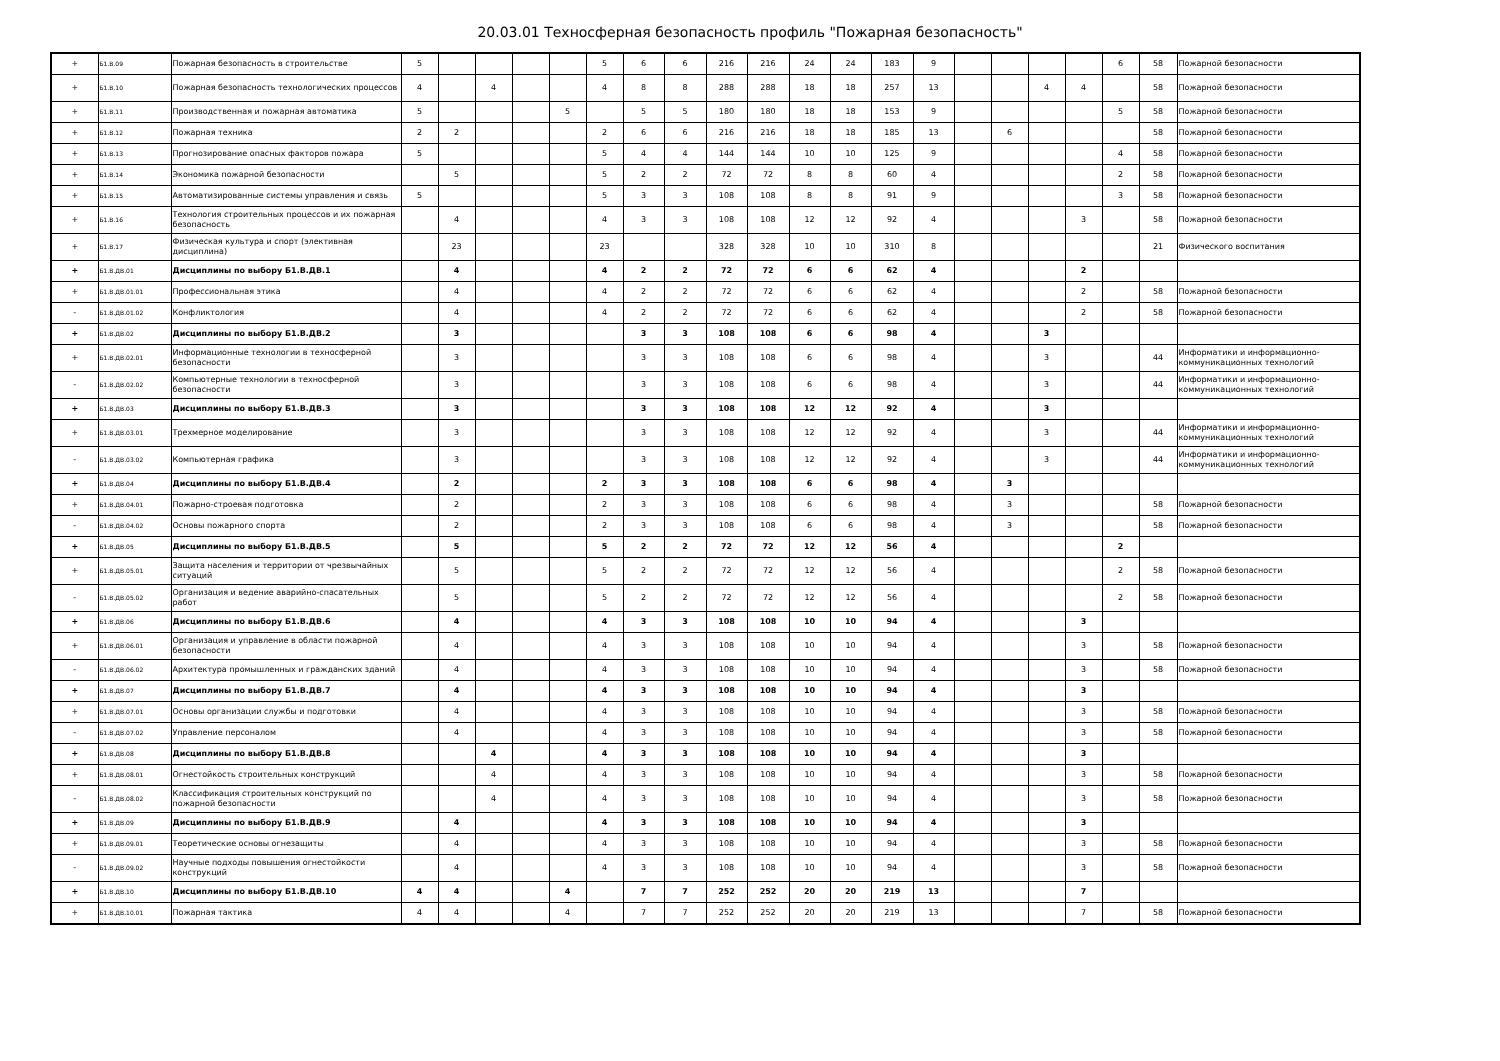20.03.01 Техносферная безопасность профиль "Пожарная безопасность"
| + | Б1.В.09 | Пожарная безопасность в строительстве | 5 | | | | | 5 | 6 | 6 | 216 | 216 | 24 | 24 | 183 | 9 | | | | | 6 | 58 | Пожарной безопасности |
| + | Б1.В.10 | Пожарная безопасность технологических процессов | 4 | | 4 | | | 4 | 8 | 8 | 288 | 288 | 18 | 18 | 257 | 13 | | | 4 | 4 | | 58 | Пожарной безопасности |
| + | Б1.В.11 | Производственная и пожарная автоматика | 5 | | | | 5 | | 5 | 5 | 180 | 180 | 18 | 18 | 153 | 9 | | | | | 5 | 58 | Пожарной безопасности |
| + | Б1.В.12 | Пожарная техника | 2 | 2 | | | | 2 | 6 | 6 | 216 | 216 | 18 | 18 | 185 | 13 | | 6 | | | | 58 | Пожарной безопасности |
| + | Б1.В.13 | Прогнозирование опасных факторов пожара | 5 | | | | | 5 | 4 | 4 | 144 | 144 | 10 | 10 | 125 | 9 | | | | | 4 | 58 | Пожарной безопасности |
| + | Б1.В.14 | Экономика пожарной безопасности | | 5 | | | | 5 | 2 | 2 | 72 | 72 | 8 | 8 | 60 | 4 | | | | | 2 | 58 | Пожарной безопасности |
| + | Б1.В.15 | Автоматизированные системы управления и связь | 5 | | | | | 5 | 3 | 3 | 108 | 108 | 8 | 8 | 91 | 9 | | | | | 3 | 58 | Пожарной безопасности |
| + | Б1.В.16 | Технология строительных процессов и их пожарная безопасность | | 4 | | | | 4 | 3 | 3 | 108 | 108 | 12 | 12 | 92 | 4 | | | | 3 | | 58 | Пожарной безопасности |
| + | Б1.В.17 | Физическая культура и спорт (элективная дисциплина) | | 23 | | | | 23 | | | 328 | 328 | 10 | 10 | 310 | 8 | | | | | | 21 | Физического воспитания |
| + | Б1.В.ДВ.01 | Дисциплины по выбору Б1.В.ДВ.1 | | 4 | | | | 4 | 2 | 2 | 72 | 72 | 6 | 6 | 62 | 4 | | | | 2 | | | |
| + | Б1.В.ДВ.01.01 | Профессиональная этика | | 4 | | | | 4 | 2 | 2 | 72 | 72 | 6 | 6 | 62 | 4 | | | | 2 | | 58 | Пожарной безопасности |
| - | Б1.В.ДВ.01.02 | Конфликтология | | 4 | | | | 4 | 2 | 2 | 72 | 72 | 6 | 6 | 62 | 4 | | | | 2 | | 58 | Пожарной безопасности |
| + | Б1.В.ДВ.02 | Дисциплины по выбору Б1.В.ДВ.2 | | 3 | | | | | 3 | 3 | 108 | 108 | 6 | 6 | 98 | 4 | | | 3 | | | | |
| + | Б1.В.ДВ.02.01 | Информационные технологии в техносферной безопасности | | 3 | | | | | 3 | 3 | 108 | 108 | 6 | 6 | 98 | 4 | | | 3 | | | 44 | Информатики и информационно-коммуникационных технологий |
| - | Б1.В.ДВ.02.02 | Компьютерные технологии в техносферной безопасности | | 3 | | | | | 3 | 3 | 108 | 108 | 6 | 6 | 98 | 4 | | | 3 | | | 44 | Информатики и информационно-коммуникационных технологий |
| + | Б1.В.ДВ.03 | Дисциплины по выбору Б1.В.ДВ.3 | | 3 | | | | | 3 | 3 | 108 | 108 | 12 | 12 | 92 | 4 | | | 3 | | | | |
| + | Б1.В.ДВ.03.01 | Трехмерное моделирование | | 3 | | | | | 3 | 3 | 108 | 108 | 12 | 12 | 92 | 4 | | | 3 | | | 44 | Информатики и информационно-коммуникационных технологий |
| - | Б1.В.ДВ.03.02 | Компьютерная графика | | 3 | | | | | 3 | 3 | 108 | 108 | 12 | 12 | 92 | 4 | | | 3 | | | 44 | Информатики и информационно-коммуникационных технологий |
| + | Б1.В.ДВ.04 | Дисциплины по выбору Б1.В.ДВ.4 | | 2 | | | | 2 | 3 | 3 | 108 | 108 | 6 | 6 | 98 | 4 | | 3 | | | | | |
| + | Б1.В.ДВ.04.01 | Пожарно-строевая подготовка | | 2 | | | | 2 | 3 | 3 | 108 | 108 | 6 | 6 | 98 | 4 | | 3 | | | | 58 | Пожарной безопасности |
| - | Б1.В.ДВ.04.02 | Основы пожарного спорта | | 2 | | | | 2 | 3 | 3 | 108 | 108 | 6 | 6 | 98 | 4 | | 3 | | | | 58 | Пожарной безопасности |
| + | Б1.В.ДВ.05 | Дисциплины по выбору Б1.В.ДВ.5 | | 5 | | | | 5 | 2 | 2 | 72 | 72 | 12 | 12 | 56 | 4 | | | | | 2 | | |
| + | Б1.В.ДВ.05.01 | Защита населения и территории от чрезвычайных ситуаций | | 5 | | | | 5 | 2 | 2 | 72 | 72 | 12 | 12 | 56 | 4 | | | | | 2 | 58 | Пожарной безопасности |
| - | Б1.В.ДВ.05.02 | Организация и ведение аварийно-спасательных работ | | 5 | | | | 5 | 2 | 2 | 72 | 72 | 12 | 12 | 56 | 4 | | | | | 2 | 58 | Пожарной безопасности |
| + | Б1.В.ДВ.06 | Дисциплины по выбору Б1.В.ДВ.6 | | 4 | | | | 4 | 3 | 3 | 108 | 108 | 10 | 10 | 94 | 4 | | | | 3 | | | |
| + | Б1.В.ДВ.06.01 | Организация и управление в области пожарной безопасности | | 4 | | | | 4 | 3 | 3 | 108 | 108 | 10 | 10 | 94 | 4 | | | | 3 | | 58 | Пожарной безопасности |
| - | Б1.В.ДВ.06.02 | Архитектура промышленных и гражданских зданий | | 4 | | | | 4 | 3 | 3 | 108 | 108 | 10 | 10 | 94 | 4 | | | | 3 | | 58 | Пожарной безопасности |
| + | Б1.В.ДВ.07 | Дисциплины по выбору Б1.В.ДВ.7 | | 4 | | | | 4 | 3 | 3 | 108 | 108 | 10 | 10 | 94 | 4 | | | | 3 | | | |
| + | Б1.В.ДВ.07.01 | Основы организации службы и подготовки | | 4 | | | | 4 | 3 | 3 | 108 | 108 | 10 | 10 | 94 | 4 | | | | 3 | | 58 | Пожарной безопасности |
| - | Б1.В.ДВ.07.02 | Управление персоналом | | 4 | | | | 4 | 3 | 3 | 108 | 108 | 10 | 10 | 94 | 4 | | | | 3 | | 58 | Пожарной безопасности |
| + | Б1.В.ДВ.08 | Дисциплины по выбору Б1.В.ДВ.8 | | | 4 | | | 4 | 3 | 3 | 108 | 108 | 10 | 10 | 94 | 4 | | | | 3 | | | |
| + | Б1.В.ДВ.08.01 | Огнестойкость строительных конструкций | | | 4 | | | 4 | 3 | 3 | 108 | 108 | 10 | 10 | 94 | 4 | | | | 3 | | 58 | Пожарной безопасности |
| - | Б1.В.ДВ.08.02 | Классификация строительных конструкций по пожарной безопасности | | | 4 | | | 4 | 3 | 3 | 108 | 108 | 10 | 10 | 94 | 4 | | | | 3 | | 58 | Пожарной безопасности |
| + | Б1.В.ДВ.09 | Дисциплины по выбору Б1.В.ДВ.9 | | 4 | | | | 4 | 3 | 3 | 108 | 108 | 10 | 10 | 94 | 4 | | | | 3 | | | |
| + | Б1.В.ДВ.09.01 | Теоретические основы огнезащиты | | 4 | | | | 4 | 3 | 3 | 108 | 108 | 10 | 10 | 94 | 4 | | | | 3 | | 58 | Пожарной безопасности |
| - | Б1.В.ДВ.09.02 | Научные подходы повышения огнестойкости конструкций | | 4 | | | | 4 | 3 | 3 | 108 | 108 | 10 | 10 | 94 | 4 | | | | 3 | | 58 | Пожарной безопасности |
| + | Б1.В.ДВ.10 | Дисциплины по выбору Б1.В.ДВ.10 | 4 | 4 | | | 4 | | 7 | 7 | 252 | 252 | 20 | 20 | 219 | 13 | | | | 7 | | | |
| + | Б1.В.ДВ.10.01 | Пожарная тактика | 4 | 4 | | | 4 | | 7 | 7 | 252 | 252 | 20 | 20 | 219 | 13 | | | | 7 | | 58 | Пожарной безопасности |